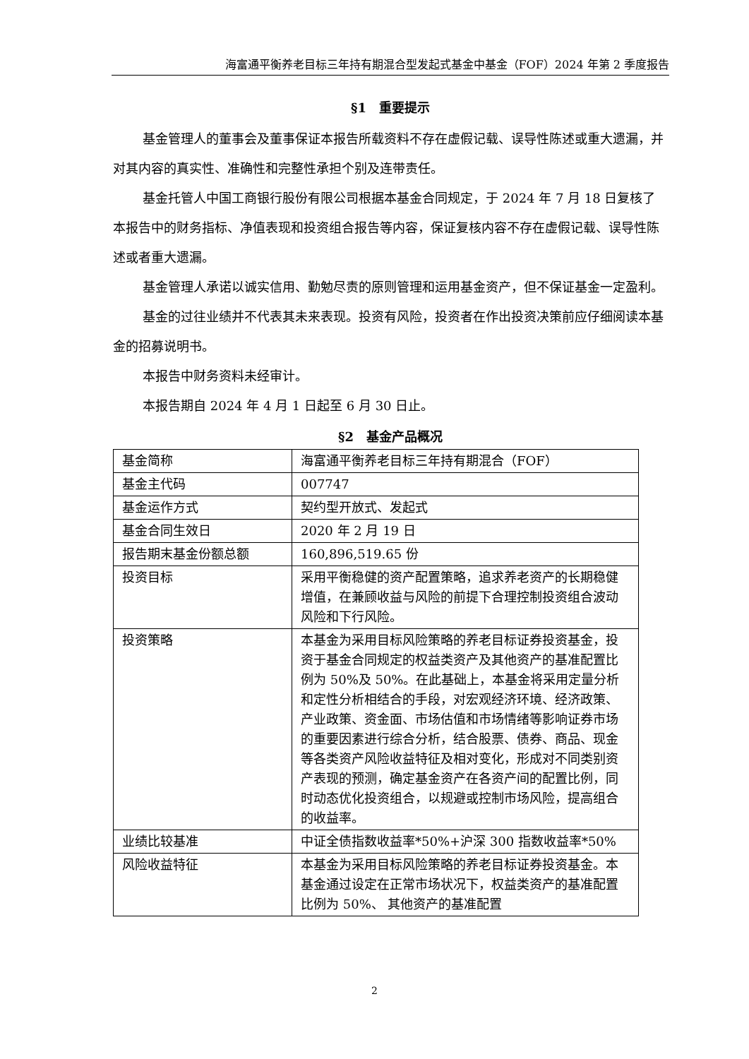海富通平衡养老目标三年持有期混合型发起式基金中基金（FOF）2024 年第 2 季度报告
§1　重要提示
基金管理人的董事会及董事保证本报告所载资料不存在虚假记载、误导性陈述或重大遗漏，并对其内容的真实性、准确性和完整性承担个别及连带责任。
基金托管人中国工商银行股份有限公司根据本基金合同规定，于 2024 年 7 月 18 日复核了本报告中的财务指标、净值表现和投资组合报告等内容，保证复核内容不存在虚假记载、误导性陈述或者重大遗漏。
基金管理人承诺以诚实信用、勤勉尽责的原则管理和运用基金资产，但不保证基金一定盈利。
基金的过往业绩并不代表其未来表现。投资有风险，投资者在作出投资决策前应仔细阅读本基金的招募说明书。
本报告中财务资料未经审计。
本报告期自 2024 年 4 月 1 日起至 6 月 30 日止。
§2　基金产品概况
| 基金简称 | 海富通平衡养老目标三年持有期混合（FOF） |
| 基金主代码 | 007747 |
| 基金运作方式 | 契约型开放式、发起式 |
| 基金合同生效日 | 2020 年 2 月 19 日 |
| 报告期末基金份额总额 | 160,896,519.65 份 |
| 投资目标 | 采用平衡稳健的资产配置策略，追求养老资产的长期稳健增值，在兼顾收益与风险的前提下合理控制投资组合波动风险和下行风险。 |
| 投资策略 | 本基金为采用目标风险策略的养老目标证券投资基金，投资于基金合同规定的权益类资产及其他资产的基准配置比例为 50%及 50%。在此基础上，本基金将采用定量分析和定性分析相结合的手段，对宏观经济环境、经济政策、产业政策、资金面、市场估值和市场情绪等影响证券市场的重要因素进行综合分析，结合股票、债券、商品、现金等各类资产风险收益特征及相对变化，形成对不同类别资产表现的预测，确定基金资产在各资产间的配置比例，同时动态优化投资组合，以规避或控制市场风险，提高组合的收益率。 |
| 业绩比较基准 | 中证全债指数收益率*50%+沪深 300 指数收益率*50% |
| 风险收益特征 | 本基金为采用目标风险策略的养老目标证券投资基金。本基金通过设定在正常市场状况下，权益类资产的基准配置比例为 50%、 其他资产的基准配置 |
2